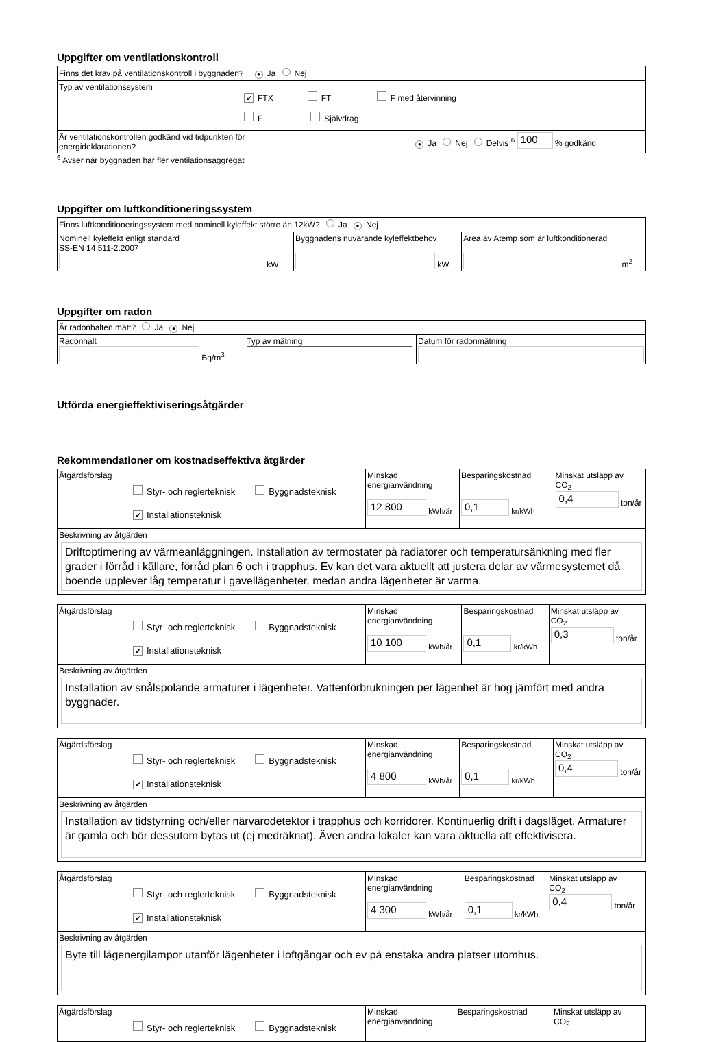Uppgifter om ventilationskontroll
| Finns det krav på ventilationskontroll i byggnaden? ● Ja Nej |
| Typ av ventilationssystem ✔ FTX FT F med återvinning F Självdrag |
| Är ventilationskontrollen godkänd vid tidpunkten för energideklarationen? ● Ja Nej Delvis <sup>6</sup> 100 % godkänd |
<sup>6</sup> Avser när byggnaden har fler ventilationsaggregat
Uppgifter om luftkonditioneringssystem
| Finns luftkonditioneringssystem med nominell kyleffekt större än 12kW? Ja ● Nej | | |
| Nominell kyleffekt enligt standard SS-EN 14 511-2:2007 kW | Byggnadens nuvarande kyleffektbehov kW | Area av Atemp som är luftkonditionerad m<sup>2</sup> |
Uppgifter om radon
| Är radonhalten mätt? Ja ● Nej | | |
| Radonhalt Bq/m<sup>3</sup> | Typ av mätning | Datum för radonmätning |
Utförda energieffektiviseringsåtgärder
Rekommendationer om kostnadseffektiva åtgärder
| Åtgärdsförslag Styr- och reglerteknisk Byggnadsteknisk ✔ Installationsteknisk | Minskad energianvändning 12 800 kWh/år | Besparingskostnad 0,1 kr/kWh | Minskat utsläpp av CO<sub>2</sub> 0,4 ton/år |
| Beskrivning av åtgärden Driftoptimering av värmeanläggningen. Installation av termostater på radiatorer och temperatursänkning med fler grader i förråd i källare, förråd plan 6 och i trapphus. Ev kan det vara aktuellt att justera delar av värmesystemet då boende upplever låg temperatur i gavellägenheter, medan andra lägenheter är varma. | | | |
| Åtgärdsförslag Styr- och reglerteknisk Byggnadsteknisk ✔ Installationsteknisk | Minskad energianvändning 10 100 kWh/år | Besparingskostnad 0,1 kr/kWh | Minskat utsläpp av CO<sub>2</sub> 0,3 ton/år |
| Beskrivning av åtgärden Installation av snålspolande armaturer i lägenheter. Vattenförbrukningen per lägenhet är hög jämfört med andra byggnader. | | | |
| Åtgärdsförslag Styr- och reglerteknisk Byggnadsteknisk ✔ Installationsteknisk | Minskad energianvändning 4 800 kWh/år | Besparingskostnad 0,1 kr/kWh | Minskat utsläpp av CO<sub>2</sub> 0,4 ton/år |
| Beskrivning av åtgärden Installation av tidstyrning och/eller närvarodetektor i trapphus och korridorer. Kontinuerlig drift i dagsläget. Armaturer är gamla och bör dessutom bytas ut (ej medräknat). Även andra lokaler kan vara aktuella att effektivisera. | | | |
| Åtgärdsförslag Styr- och reglerteknisk Byggnadsteknisk ✔ Installationsteknisk | Minskad energianvändning 4 300 kWh/år | Besparingskostnad 0,1 kr/kWh | Minskat utsläpp av CO<sub>2</sub> 0,4 ton/år |
| Beskrivning av åtgärden Byte till lågenergilampor utanför lägenheter i loftgångar och ev på enstaka andra platser utomhus. | | | |
| Åtgärdsförslag Styr- och reglerteknisk Byggnadsteknisk | Minskad energianvändning | Besparingskostnad | Minskat utsläpp av CO<sub>2</sub> |